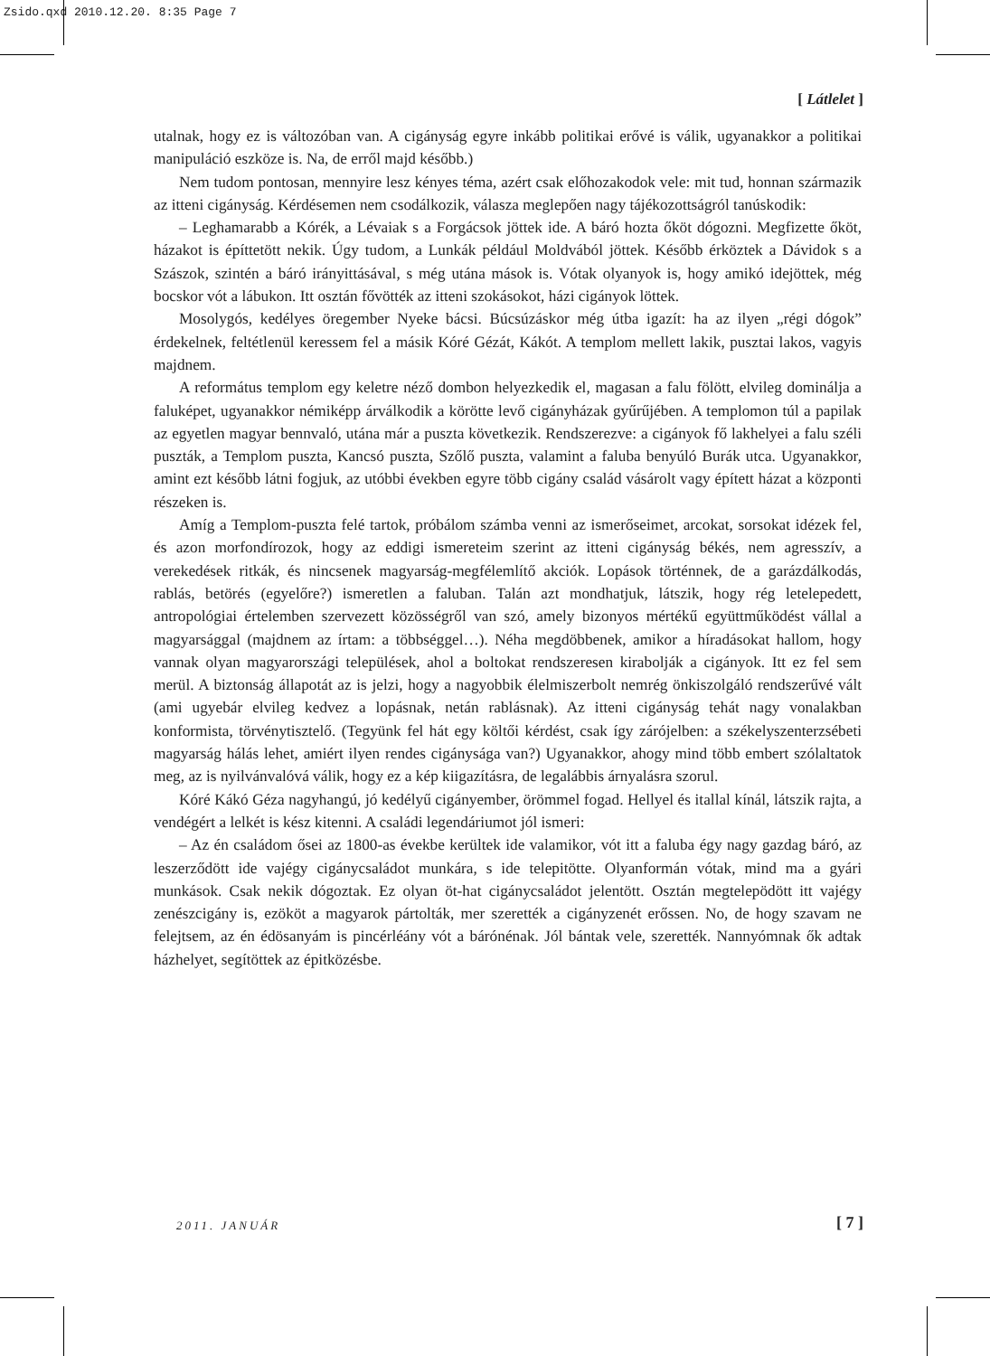Zsido.qxd 2010.12.20. 8:35 Page 7
[ Látlelet ]
utalnak, hogy ez is változóban van. A cigányság egyre inkább politikai erővé is válik, ugyanakkor a politikai manipuláció eszköze is. Na, de erről majd később.)
Nem tudom pontosan, mennyire lesz kényes téma, azért csak előhozakodok vele: mit tud, honnan származik az itteni cigányság. Kérdésemen nem csodálkozik, válasza meglepően nagy tájékozottságról tanúskodik:
– Leghamarabb a Kórék, a Lévaiak s a Forgácsok jöttek ide. A báró hozta őköt dógozni. Megfizette őköt, házakot is építtetött nekik. Úgy tudom, a Lunkák például Moldvából jöttek. Később érköztek a Dávidok s a Szászok, szintén a báró irányittásával, s még utána mások is. Vótak olyanyok is, hogy amikó idejöttek, még bocskor vót a lábukon. Itt osztán fővötték az itteni szokásokot, házi cigányok löttek.
Mosolygós, kedélyes öregember Nyeke bácsi. Búcsúzáskor még útba igazít: ha az ilyen „régi dógok” érdekelnek, feltétlenül keressem fel a másik Kóré Gézát, Kákót. A templom mellett lakik, pusztai lakos, vagyis majdnem.
A református templom egy keletre néző dombon helyezkedik el, magasan a falu fölött, elvileg dominálja a faluképet, ugyanakkor némiképp árválkodik a körötte levő cigányházak gyűrűjében. A templomon túl a papilak az egyetlen magyar bennvaló, utána már a puszta következik. Rendszerezve: a cigányok fő lakhelyei a falu széli puszták, a Templom puszta, Kancsó puszta, Szőlő puszta, valamint a faluba benyúló Burák utca. Ugyanakkor, amint ezt később látni fogjuk, az utóbbi években egyre több cigány család vásárolt vagy épített házat a központi részeken is.
Amíg a Templom-puszta felé tartok, próbálom számba venni az ismerőseimet, arcokat, sorsokat idézek fel, és azon morfondírozok, hogy az eddigi ismereteim szerint az itteni cigányság békés, nem agresszív, a verekedések ritkák, és nincsenek magyarság-megfélemlítő akciók. Lopások történnek, de a garázdálkodás, rablás, betörés (egyelőre?) ismeretlen a faluban. Talán azt mondhatjuk, látszik, hogy rég letelepedett, antropológiai értelemben szervezett közösségről van szó, amely bizonyos mértékű együttműködést vállal a magyarsággal (majdnem az írtam: a többséggel…). Néha megdöbbenek, amikor a híradásokat hallom, hogy vannak olyan magyarországi települések, ahol a boltokat rendszeresen kirabolják a cigányok. Itt ez fel sem merül. A biztonság állapotát az is jelzi, hogy a nagyobbik élelmiszerbolt nemrég önkiszolgáló rendszerűvé vált (ami ugyebár elvileg kedvez a lopásnak, netán rablásnak). Az itteni cigányság tehát nagy vonalakban konformista, törvénytisztelő. (Tegyünk fel hát egy költői kérdést, csak így zárójelben: a székelyszenterzsébeti magyarság hálás lehet, amiért ilyen rendes cigánysága van?) Ugyanakkor, ahogy mind több embert szólaltatok meg, az is nyilvánvalóvá válik, hogy ez a kép kiigazításra, de legalábbis árnyalásra szorul.
Kóré Kákó Géza nagyhangú, jó kedélyű cigányember, örömmel fogad. Hellyel és itallal kínál, látszik rajta, a vendégért a lelkét is kész kitenni. A családi legendáriumot jól ismeri:
– Az én családom ősei az 1800-as évekbe kerültek ide valamikor, vót itt a faluba égy nagy gazdag báró, az leszerződött ide vajégy cigánycsaládot munkára, s ide telepitötte. Olyanformán vótak, mind ma a gyári munkások. Csak nekik dógoztak. Ez olyan öt-hat cigánycsaládot jelentött. Osztán megtelepödött itt vajégy zenészcigány is, ezököt a magyarok pártolták, mer szerették a cigányzenét erőssen. No, de hogy szavam ne felejtsem, az én édösanyám is pincérléány vót a bárónénak. Jól bántak vele, szerették. Nannyómnak ők adtak házhelyet, segítöttek az épitközésbe.
2011. JANUÁR [ 7 ]